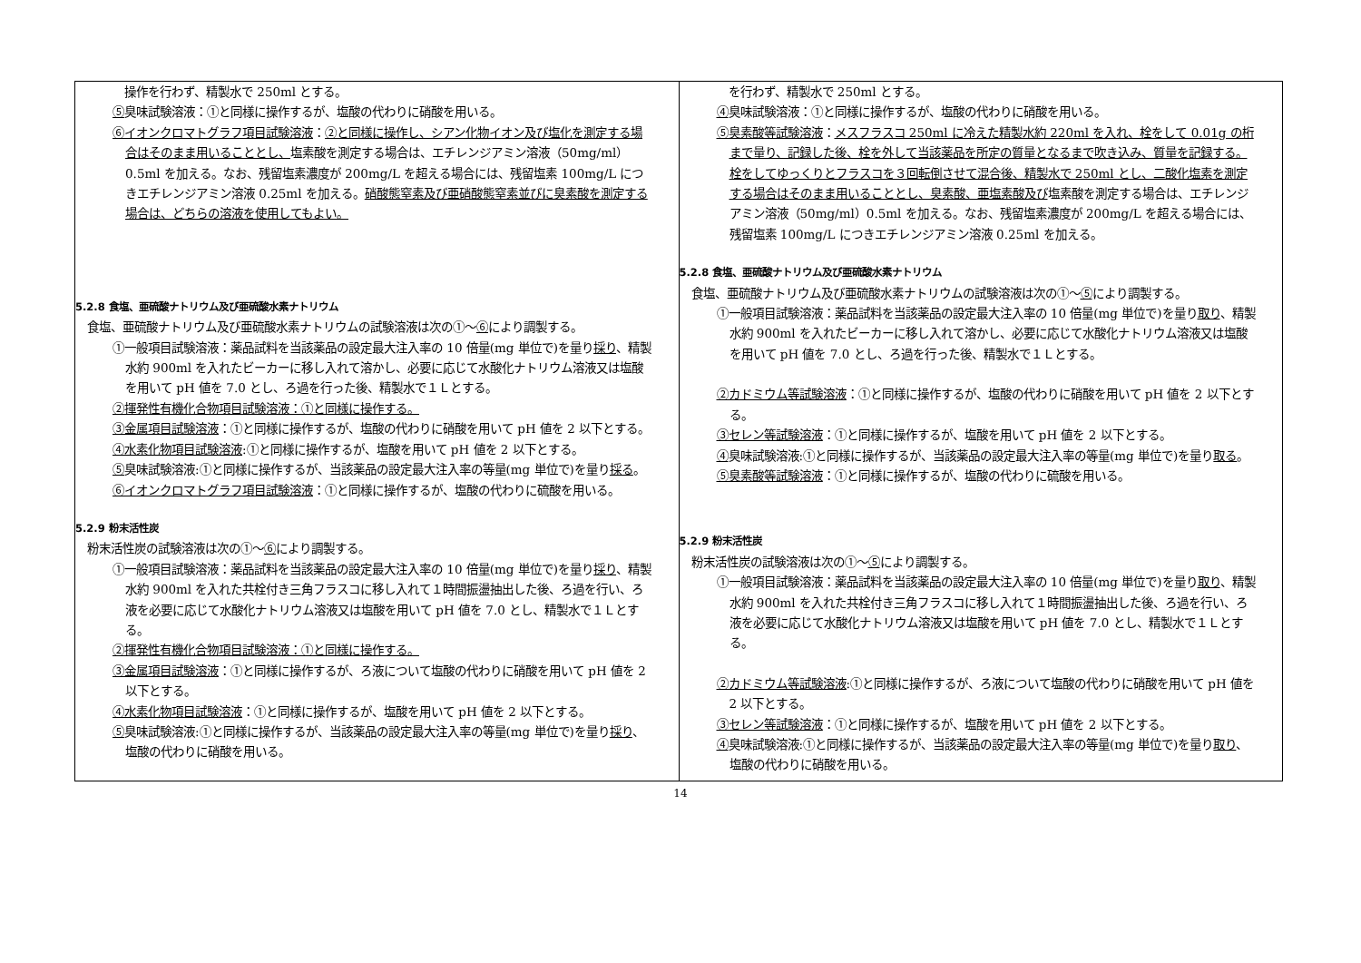| 操作を行わず、精製水で 250ml とする。 ⑤ 臭味試験溶液：①と同様に操作するが、塩酸の代わりに硝酸を用いる。 ⑥イオンクロマトグラフ項目試験溶液 ： ②と同様に操作し、シアン化物イオン及び塩化を測定する場合はそのまま用いることとし、 塩素酸を測定する場合は、エチレンジアミン溶液（50mg/ml）0.5ml を加える。なお、残留塩素濃度が 200mg/L を超える場合には、残留塩素 100mg/L につきエチレンジアミン溶液 0.25ml を加える。 硝酸態窒素及び亜硝酸態窒素並びに臭素酸を測定する場合は、どちらの溶液を使用してもよい。 5.2.8 食塩、亜硫酸ナトリウム及び亜硫酸水素ナトリウム 食塩、亜硫酸ナトリウム及び亜硫酸水素ナトリウムの試験溶液は次の①～ ⑥ により調製する。 ①一般項目試験溶液：薬品試料を当該薬品の設定最大注入率の 10 倍量(mg 単位で)を量り 採り 、精製水約 900ml を入れたビーカーに移し入れて溶かし、必要に応じて水酸化ナトリウム溶液又は塩酸を用いて pH 値を 7.0 とし、ろ過を行った後、精製水で１Ｌとする。 ②揮発性有機化合物項目試験溶液：①と同様に操作する。 ③金属項目試験溶液 ：①と同様に操作するが、塩酸の代わりに硝酸を用いて pH 値を 2 以下とする。 ④水素化物項目試験溶液 :①と同様に操作するが、塩酸を用いて pH 値を 2 以下とする。 ⑤ 臭味試験溶液:①と同様に操作するが、当該薬品の設定最大注入率の等量(mg 単位で)を量り 採る 。 ⑥イオンクロマトグラフ項目試験溶液 ：①と同様に操作するが、塩酸の代わりに硫酸を用いる。 5.2.9 粉末活性炭 粉末活性炭の試験溶液は次の①～ ⑥ により調製する。 ①一般項目試験溶液：薬品試料を当該薬品の設定最大注入率の 10 倍量(mg 単位で)を量り 採り 、精製水約 900ml を入れた共栓付き三角フラスコに移し入れて１時間振盪抽出した後、ろ過を行い、ろ液を必要に応じて水酸化ナトリウム溶液又は塩酸を用いて pH 値を 7.0 とし、精製水で１Ｌとする。 ②揮発性有機化合物項目試験溶液：①と同様に操作する。 ③金属項目試験溶液 ：①と同様に操作するが、ろ液について塩酸の代わりに硝酸を用いて pH 値を 2 以下とする。 ④水素化物項目試験溶液 ：①と同様に操作するが、塩酸を用いて pH 値を 2 以下とする。 ⑤ 臭味試験溶液:①と同様に操作するが、当該薬品の設定最大注入率の等量(mg 単位で)を量り 採り 、塩酸の代わりに硝酸を用いる。 | を行わず、精製水で 250ml とする。 ④ 臭味試験溶液：①と同様に操作するが、塩酸の代わりに硝酸を用いる。 ⑤臭素酸等試験溶液 ： メスフラスコ 250ml に冷えた精製水約 220ml を入れ、栓をして 0.01g の桁まで量り、記録した後、栓を外して当該薬品を所定の質量となるまで吹き込み、質量を記録する。栓をしてゆっくりとフラスコを３回転倒させて混合後、精製水で 250ml とし、二酸化塩素を測定する場合はそのまま用いることとし、臭素酸、亜塩素酸及び 塩素酸を測定する場合は、エチレンジアミン溶液（50mg/ml）0.5ml を加える。なお、残留塩素濃度が 200mg/L を超える場合には、残留塩素 100mg/L につきエチレンジアミン溶液 0.25ml を加える。 5.2.8 食塩、亜硫酸ナトリウム及び亜硫酸水素ナトリウム 食塩、亜硫酸ナトリウム及び亜硫酸水素ナトリウムの試験溶液は次の①～ ⑤ により調製する。 ①一般項目試験溶液：薬品試料を当該薬品の設定最大注入率の 10 倍量(mg 単位で)を量り 取り 、精製水約 900ml を入れたビーカーに移し入れて溶かし、必要に応じて水酸化ナトリウム溶液又は塩酸を用いて pH 値を 7.0 とし、ろ過を行った後、精製水で１Ｌとする。 ②カドミウム等試験溶液 ：①と同様に操作するが、塩酸の代わりに硝酸を用いて pH 値を 2 以下とする。 ③セレン等試験溶液 ：①と同様に操作するが、塩酸を用いて pH 値を 2 以下とする。 ④ 臭味試験溶液:①と同様に操作するが、当該薬品の設定最大注入率の等量(mg 単位で)を量り 取る 。 ⑤臭素酸等試験溶液 ：①と同様に操作するが、塩酸の代わりに硫酸を用いる。 5.2.9 粉末活性炭 粉末活性炭の試験溶液は次の①～ ⑤ により調製する。 ①一般項目試験溶液：薬品試料を当該薬品の設定最大注入率の 10 倍量(mg 単位で)を量り 取り 、精製水約 900ml を入れた共栓付き三角フラスコに移し入れて１時間振盪抽出した後、ろ過を行い、ろ液を必要に応じて水酸化ナトリウム溶液又は塩酸を用いて pH 値を 7.0 とし、精製水で１Ｌとする。 ②カドミウム等試験溶液 :①と同様に操作するが、ろ液について塩酸の代わりに硝酸を用いて pH 値を 2 以下とする。 ③セレン等試験溶液 ：①と同様に操作するが、塩酸を用いて pH 値を 2 以下とする。 ④ 臭味試験溶液:①と同様に操作するが、当該薬品の設定最大注入率の等量(mg 単位で)を量り 取り 、塩酸の代わりに硝酸を用いる。 |
14